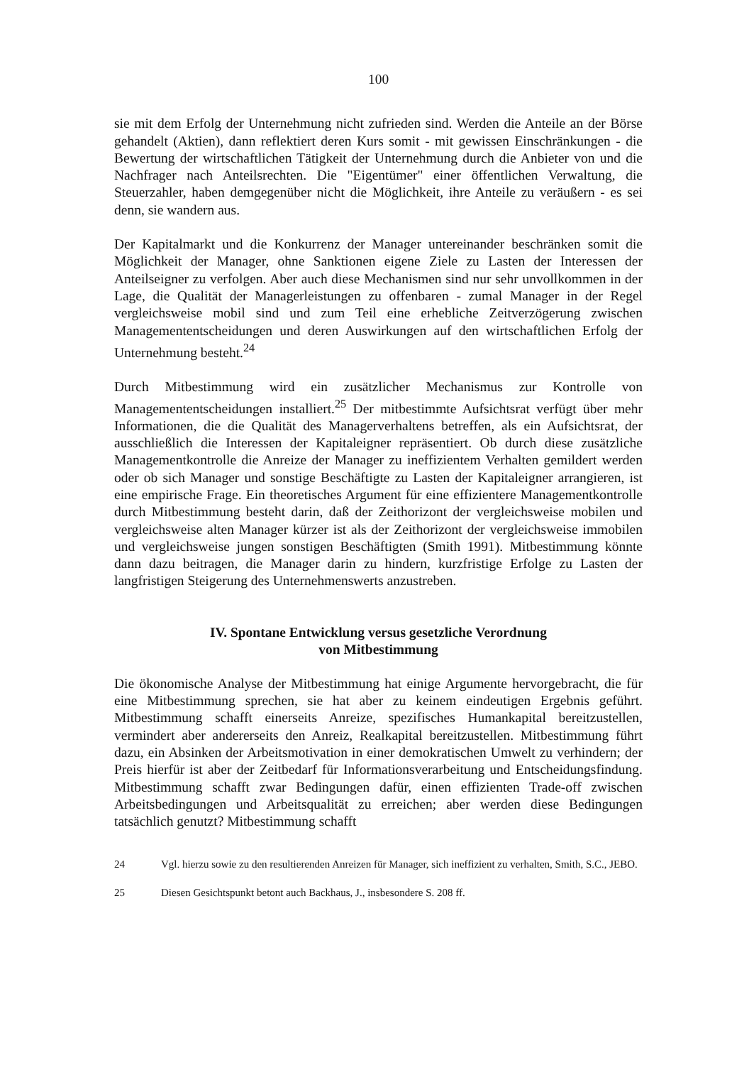100
sie mit dem Erfolg der Unternehmung nicht zufrieden sind. Werden die Anteile an der Börse gehandelt (Aktien), dann reflektiert deren Kurs somit - mit gewissen Einschränkungen - die Bewertung der wirtschaftlichen Tätigkeit der Unternehmung durch die Anbieter von und die Nachfrager nach Anteilsrechten. Die "Eigentümer" einer öffentlichen Verwaltung, die Steuerzahler, haben demgegenüber nicht die Möglichkeit, ihre Anteile zu veräußern - es sei denn, sie wandern aus.
Der Kapitalmarkt und die Konkurrenz der Manager untereinander beschränken somit die Möglichkeit der Manager, ohne Sanktionen eigene Ziele zu Lasten der Interessen der Anteilseigner zu verfolgen. Aber auch diese Mechanismen sind nur sehr unvollkommen in der Lage, die Qualität der Managerleistungen zu offenbaren - zumal Manager in der Regel vergleichsweise mobil sind und zum Teil eine erhebliche Zeitverzögerung zwischen Managemententscheidungen und deren Auswirkungen auf den wirtschaftlichen Erfolg der Unternehmung besteht.<sup>24</sup>
Durch Mitbestimmung wird ein zusätzlicher Mechanismus zur Kontrolle von Managemententscheidungen installiert.<sup>25</sup> Der mitbestimmte Aufsichtsrat verfügt über mehr Informationen, die die Qualität des Managerverhaltens betreffen, als ein Aufsichtsrat, der ausschließlich die Interessen der Kapitaleigner repräsentiert. Ob durch diese zusätzliche Managementkontrolle die Anreize der Manager zu ineffizientem Verhalten gemildert werden oder ob sich Manager und sonstige Beschäftigte zu Lasten der Kapitaleigner arrangieren, ist eine empirische Frage. Ein theoretisches Argument für eine effizientere Managementkontrolle durch Mitbestimmung besteht darin, daß der Zeithorizont der vergleichsweise mobilen und vergleichsweise alten Manager kürzer ist als der Zeithorizont der vergleichsweise immobilen und vergleichsweise jungen sonstigen Beschäftigten (Smith 1991). Mitbestimmung könnte dann dazu beitragen, die Manager darin zu hindern, kurzfristige Erfolge zu Lasten der langfristigen Steigerung des Unternehmenswerts anzustreben.
IV. Spontane Entwicklung versus gesetzliche Verordnung
von Mitbestimmung
Die ökonomische Analyse der Mitbestimmung hat einige Argumente hervorgebracht, die für eine Mitbestimmung sprechen, sie hat aber zu keinem eindeutigen Ergebnis geführt. Mitbestimmung schafft einerseits Anreize, spezifisches Humankapital bereitzustellen, vermindert aber andererseits den Anreiz, Realkapital bereitzustellen. Mitbestimmung führt dazu, ein Absinken der Arbeitsmotivation in einer demokratischen Umwelt zu verhindern; der Preis hierfür ist aber der Zeitbedarf für Informationsverarbeitung und Entscheidungsfindung. Mitbestimmung schafft zwar Bedingungen dafür, einen effizienten Trade-off zwischen Arbeitsbedingungen und Arbeitsqualität zu erreichen; aber werden diese Bedingungen tatsächlich genutzt? Mitbestimmung schafft
24 Vgl. hierzu sowie zu den resultierenden Anreizen für Manager, sich ineffizient zu verhalten, Smith, S.C., JEBO.
25 Diesen Gesichtspunkt betont auch Backhaus, J., insbesondere S. 208 ff.